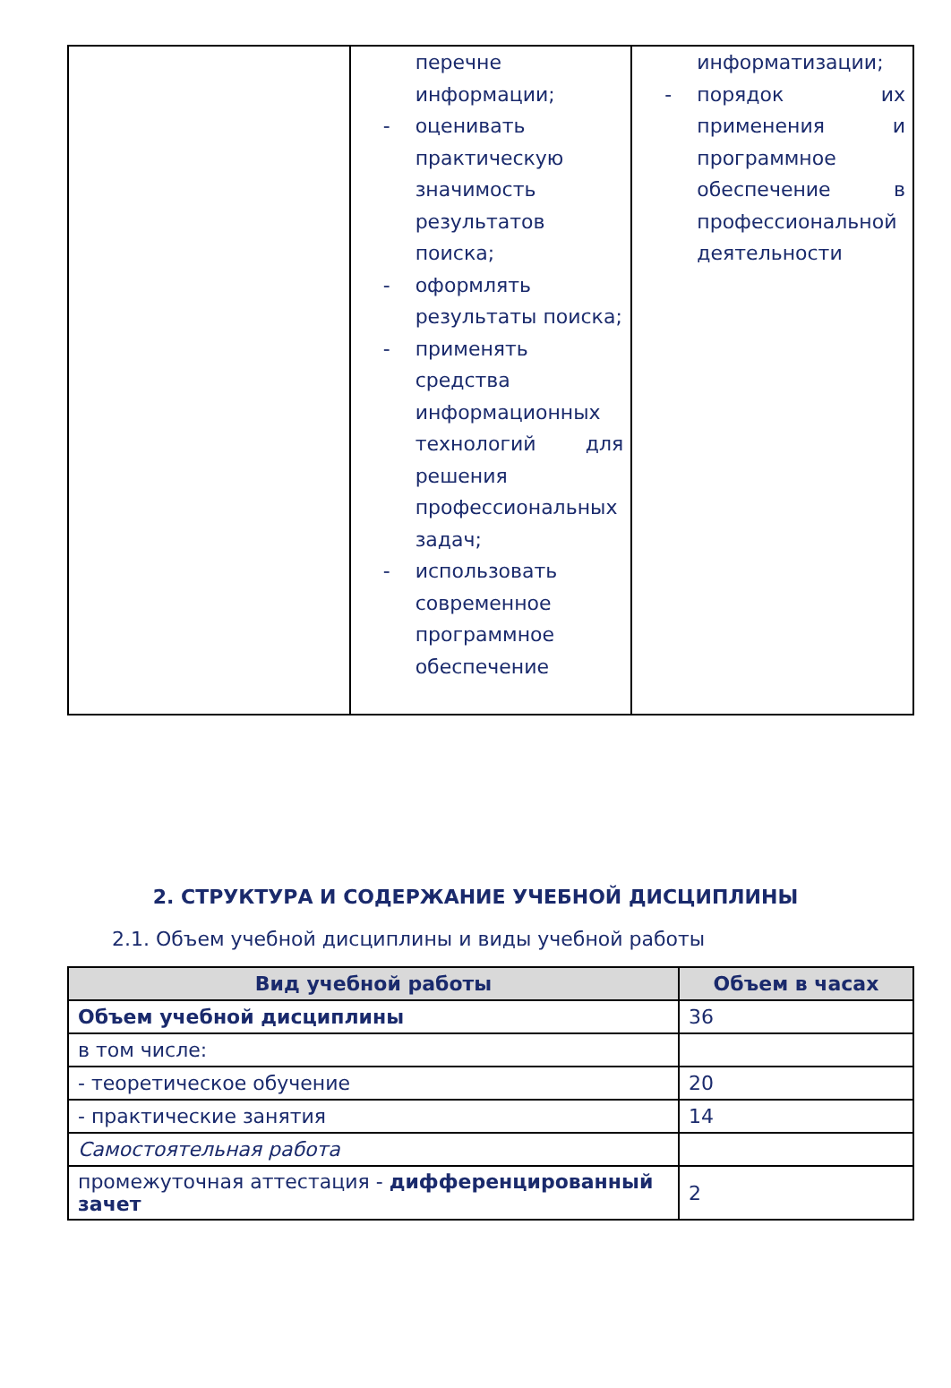| | перечне информации; - оценивать практическую значимость результатов поиска; - оформлять результаты поиска; - применять средства информационных технологий для решения профессиональных задач; - использовать современное программное обеспечение | информатизации; - порядок их применения и программное обеспечение в профессиональной деятельности |
2. СТРУКТУРА И СОДЕРЖАНИЕ УЧЕБНОЙ ДИСЦИПЛИНЫ
2.1. Объем учебной дисциплины и виды учебной работы
| Вид учебной работы | Объем в часах |
| --- | --- |
| Объем учебной дисциплины | 36 |
| в том числе: | |
| - теоретическое обучение | 20 |
| - практические занятия | 14 |
| Самостоятельная работа | |
| промежуточная аттестация - дифференцированный зачет | 2 |